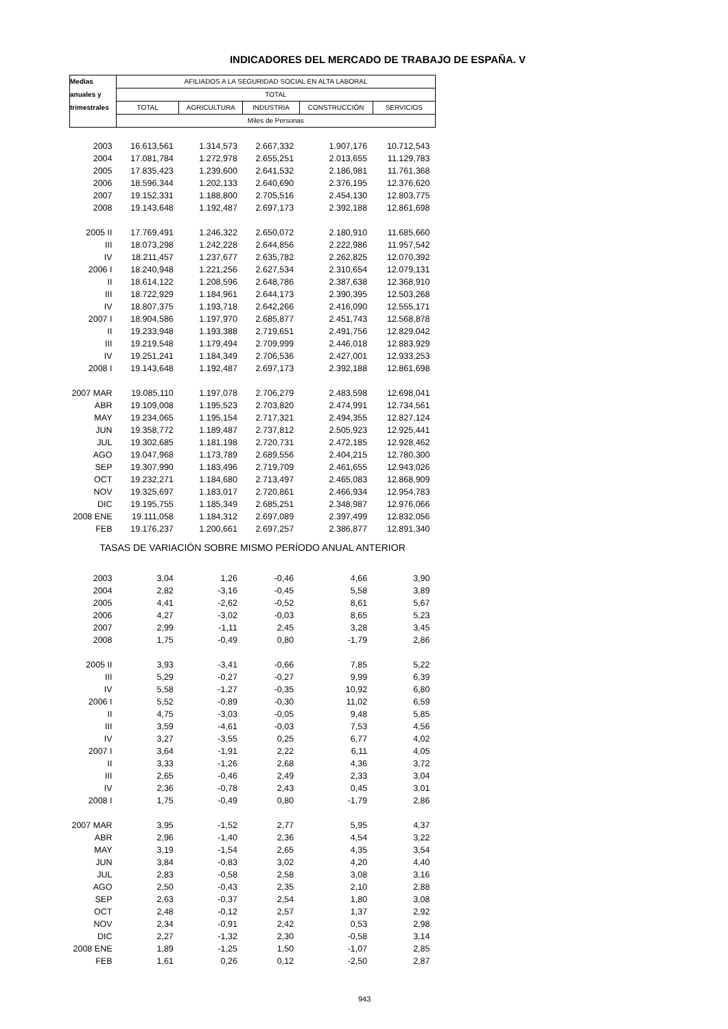INDICADORES DEL MERCADO DE TRABAJO DE ESPAÑA. V
| Medias | AFILIADOS A LA SEGURIDAD SOCIAL EN ALTA LABORAL | | | | |
| --- | --- | --- | --- | --- | --- |
| anuales y | TOTAL | | | | |
| trimestrales | TOTAL | AGRICULTURA | INDUSTRIA | CONSTRUCCIÓN | SERVICIOS |
| | Miles de Personas | | | | |
| 2003 | 16.613,561 | 1.314,573 | 2.667,332 | 1.907,176 | 10.712,543 |
| 2004 | 17.081,784 | 1.272,978 | 2.655,251 | 2.013,655 | 11.129,783 |
| 2005 | 17.835,423 | 1.239,600 | 2.641,532 | 2.186,981 | 11.761,368 |
| 2006 | 18.596,344 | 1.202,133 | 2.640,690 | 2.376,195 | 12.376,620 |
| 2007 | 19.152,331 | 1.188,800 | 2.705,516 | 2.454,130 | 12.803,775 |
| 2008 | 19.143,648 | 1.192,487 | 2.697,173 | 2.392,188 | 12.861,698 |
| 2005 II | 17.769,491 | 1.246,322 | 2.650,072 | 2.180,910 | 11.685,660 |
| III | 18.073,298 | 1.242,228 | 2.644,856 | 2.222,986 | 11.957,542 |
| IV | 18.211,457 | 1.237,677 | 2.635,782 | 2.262,825 | 12.070,392 |
| 2006 I | 18.240,948 | 1.221,256 | 2.627,534 | 2.310,654 | 12.079,131 |
| II | 18.614,122 | 1.208,596 | 2.648,786 | 2.387,638 | 12.368,910 |
| III | 18.722,929 | 1.184,961 | 2.644,173 | 2.390,395 | 12.503,268 |
| IV | 18.807,375 | 1.193,718 | 2.642,266 | 2.416,090 | 12.555,171 |
| 2007 I | 18.904,586 | 1.197,970 | 2.685,877 | 2.451,743 | 12.568,878 |
| II | 19.233,948 | 1.193,388 | 2.719,651 | 2.491,756 | 12.829,042 |
| III | 19.219,548 | 1.179,494 | 2.709,999 | 2.446,018 | 12.883,929 |
| IV | 19.251,241 | 1.184,349 | 2.706,536 | 2.427,001 | 12.933,253 |
| 2008 I | 19.143,648 | 1.192,487 | 2.697,173 | 2.392,188 | 12.861,698 |
| 2007 MAR | 19.085,110 | 1.197,078 | 2.706,279 | 2.483,598 | 12.698,041 |
| ABR | 19.109,008 | 1.195,523 | 2.703,820 | 2.474,991 | 12.734,561 |
| MAY | 19.234,065 | 1.195,154 | 2.717,321 | 2.494,355 | 12.827,124 |
| JUN | 19.358,772 | 1.189,487 | 2.737,812 | 2.505,923 | 12.925,441 |
| JUL | 19.302,685 | 1.181,198 | 2.720,731 | 2.472,185 | 12.928,462 |
| AGO | 19.047,968 | 1.173,789 | 2.689,556 | 2.404,215 | 12.780,300 |
| SEP | 19.307,990 | 1.183,496 | 2.719,709 | 2.461,655 | 12.943,026 |
| OCT | 19.232,271 | 1.184,680 | 2.713,497 | 2.465,083 | 12.868,909 |
| NOV | 19.325,697 | 1.183,017 | 2.720,861 | 2.466,934 | 12.954,783 |
| DIC | 19.195,755 | 1.185,349 | 2.685,251 | 2.348,987 | 12.976,066 |
| 2008 ENE | 19.111,058 | 1.184,312 | 2.697,089 | 2.397,499 | 12.832,056 |
| FEB | 19.176,237 | 1.200,661 | 2.697,257 | 2.386,877 | 12.891,340 |
| TASAS DE VARIACIÓN SOBRE MISMO PERÍODO ANUAL ANTERIOR | | | | | |
| 2003 | 3,04 | 1,26 | -0,46 | 4,66 | 3,90 |
| 2004 | 2,82 | -3,16 | -0,45 | 5,58 | 3,89 |
| 2005 | 4,41 | -2,62 | -0,52 | 8,61 | 5,67 |
| 2006 | 4,27 | -3,02 | -0,03 | 8,65 | 5,23 |
| 2007 | 2,99 | -1,11 | 2,45 | 3,28 | 3,45 |
| 2008 | 1,75 | -0,49 | 0,80 | -1,79 | 2,86 |
| 2005 II | 3,93 | -3,41 | -0,66 | 7,85 | 5,22 |
| III | 5,29 | -0,27 | -0,27 | 9,99 | 6,39 |
| IV | 5,58 | -1,27 | -0,35 | 10,92 | 6,80 |
| 2006 I | 5,52 | -0,89 | -0,30 | 11,02 | 6,59 |
| II | 4,75 | -3,03 | -0,05 | 9,48 | 5,85 |
| III | 3,59 | -4,61 | -0,03 | 7,53 | 4,56 |
| IV | 3,27 | -3,55 | 0,25 | 6,77 | 4,02 |
| 2007 I | 3,64 | -1,91 | 2,22 | 6,11 | 4,05 |
| II | 3,33 | -1,26 | 2,68 | 4,36 | 3,72 |
| III | 2,65 | -0,46 | 2,49 | 2,33 | 3,04 |
| IV | 2,36 | -0,78 | 2,43 | 0,45 | 3,01 |
| 2008 I | 1,75 | -0,49 | 0,80 | -1,79 | 2,86 |
| 2007 MAR | 3,95 | -1,52 | 2,77 | 5,95 | 4,37 |
| ABR | 2,96 | -1,40 | 2,36 | 4,54 | 3,22 |
| MAY | 3,19 | -1,54 | 2,65 | 4,35 | 3,54 |
| JUN | 3,84 | -0,83 | 3,02 | 4,20 | 4,40 |
| JUL | 2,83 | -0,58 | 2,58 | 3,08 | 3,16 |
| AGO | 2,50 | -0,43 | 2,35 | 2,10 | 2,88 |
| SEP | 2,63 | -0,37 | 2,54 | 1,80 | 3,08 |
| OCT | 2,48 | -0,12 | 2,57 | 1,37 | 2,92 |
| NOV | 2,34 | -0,91 | 2,42 | 0,53 | 2,98 |
| DIC | 2,27 | -1,32 | 2,30 | -0,58 | 3,14 |
| 2008 ENE | 1,89 | -1,25 | 1,50 | -1,07 | 2,85 |
| FEB | 1,61 | 0,26 | 0,12 | -2,50 | 2,87 |
943